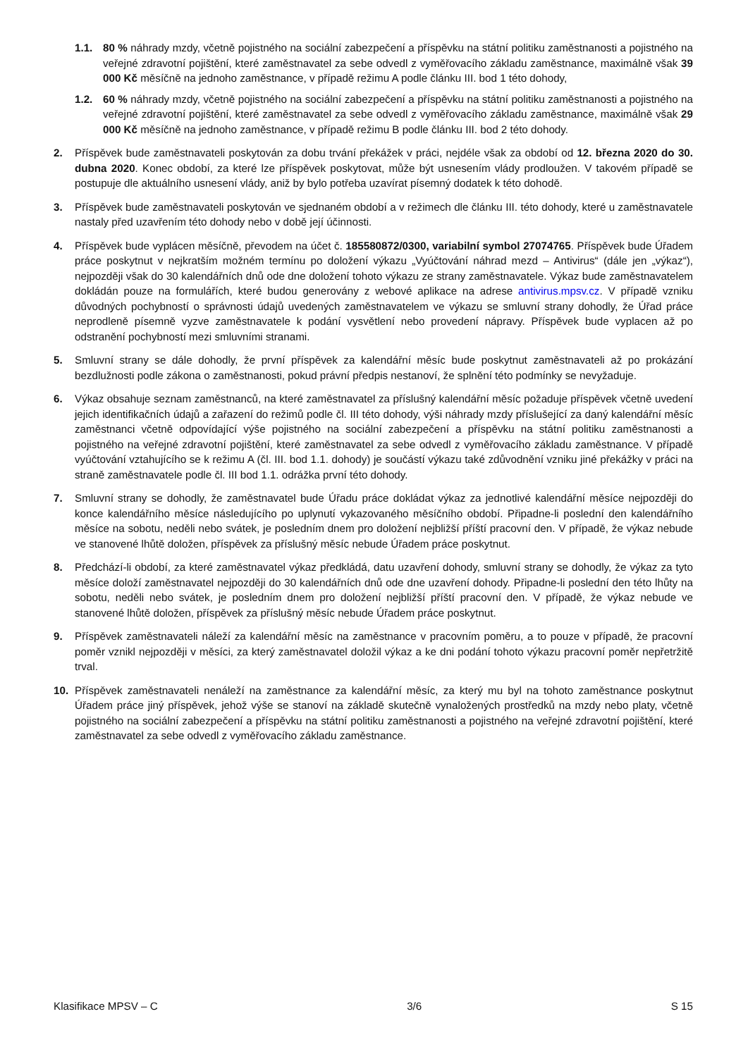1.1. 80 % náhrady mzdy, včetně pojistného na sociální zabezpečení a příspěvku na státní politiku zaměstnanosti a pojistného na veřejné zdravotní pojištění, které zaměstnavatel za sebe odvedl z vyměřovacího základu zaměstnance, maximálně však 39 000 Kč měsíčně na jednoho zaměstnance, v případě režimu A podle článku III. bod 1 této dohody,
1.2. 60 % náhrady mzdy, včetně pojistného na sociální zabezpečení a příspěvku na státní politiku zaměstnanosti a pojistného na veřejné zdravotní pojištění, které zaměstnavatel za sebe odvedl z vyměřovacího základu zaměstnance, maximálně však 29 000 Kč měsíčně na jednoho zaměstnance, v případě režimu B podle článku III. bod 2 této dohody.
2. Příspěvek bude zaměstnavateli poskytován za dobu trvání překážek v práci, nejdéle však za období od 12. března 2020 do 30. dubna 2020. Konec období, za které lze příspěvek poskytovat, může být usnesením vlády prodloužen. V takovém případě se postupuje dle aktuálního usnesení vlády, aniž by bylo potřeba uzavírat písemný dodatek k této dohodě.
3. Příspěvek bude zaměstnavateli poskytován ve sjednaném období a v režimech dle článku III. této dohody, které u zaměstnavatele nastaly před uzavřením této dohody nebo v době její účinnosti.
4. Příspěvek bude vyplácen měsíčně, převodem na účet č. 185580872/0300, variabilní symbol 27074765. Příspěvek bude Úřadem práce poskytnut v nejkratším možném termínu po doložení výkazu „Vyúčtování náhrad mezd – Antivirus“ (dále jen „výkaz“), nejpozději však do 30 kalendářních dnů ode dne doložení tohoto výkazu ze strany zaměstnavatele. Výkaz bude zaměstnavatelem dokládán pouze na formulářích, které budou generovány z webové aplikace na adrese antivirus.mpsv.cz. V případě vzniku důvodných pochybností o správnosti údajů uvedených zaměstnavatelem ve výkazu se smluvní strany dohodly, že Úřad práce neprodleně písemně vyzve zaměstnavatele k podání vysvětlení nebo provedení nápravy. Příspěvek bude vyplacen až po odstranění pochybností mezi smluvními stranami.
5. Smluvní strany se dále dohodly, že první příspěvek za kalendářní měsíc bude poskytnut zaměstnavateli až po prokázání bezdlužnosti podle zákona o zaměstnanosti, pokud právní předpis nestanoví, že splnění této podmínky se nevyžaduje.
6. Výkaz obsahuje seznam zaměstnanců, na které zaměstnavatel za příslušný kalendářní měsíc požaduje příspěvek včetně uvedení jejich identifikačních údajů a zařazení do režimů podle čl. III této dohody, výši náhrady mzdy příslušející za daný kalendářní měsíc zaměstnanci včetně odpovídající výše pojistného na sociální zabezpečení a příspěvku na státní politiku zaměstnanosti a pojistného na veřejné zdravotní pojištění, které zaměstnavatel za sebe odvedl z vyměřovacího základu zaměstnance. V případě vyúčtování vztahujícího se k režimu A (čl. III. bod 1.1. dohody) je součástí výkazu také zdůvodnění vzniku jiné překážky v práci na straně zaměstnavatele podle čl. III bod 1.1. odrážka první této dohody.
7. Smluvní strany se dohodly, že zaměstnavatel bude Úřadu práce dokládat výkaz za jednotlivé kalendářní měsíce nejpozději do konce kalendářního měsíce následujícího po uplynutí vykazovaného měsíčního období. Připadne-li poslední den kalendářního měsíce na sobotu, neděli nebo svátek, je posledním dnem pro doložení nejbližší příští pracovní den. V případě, že výkaz nebude ve stanovené lhůtě doložen, příspěvek za příslušný měsíc nebude Úřadem práce poskytnut.
8. Předchází-li období, za které zaměstnavatel výkaz předkládá, datu uzavření dohody, smluvní strany se dohodly, že výkaz za tyto měsíce doloží zaměstnavatel nejpozději do 30 kalendářních dnů ode dne uzavření dohody. Připadne-li poslední den této lhůty na sobotu, neděli nebo svátek, je posledním dnem pro doložení nejbližší příští pracovní den. V případě, že výkaz nebude ve stanovené lhůtě doložen, příspěvek za příslušný měsíc nebude Úřadem práce poskytnut.
9. Příspěvek zaměstnavateli náleží za kalendářní měsíc na zaměstnance v pracovním poměru, a to pouze v případě, že pracovní poměr vznikl nejpozději v měsíci, za který zaměstnavatel doložil výkaz a ke dni podání tohoto výkazu pracovní poměr nepřetržitě trval.
10. Příspěvek zaměstnavateli nenáleží na zaměstnance za kalendářní měsíc, za který mu byl na tohoto zaměstnance poskytnut Úřadem práce jiný příspěvek, jehož výše se stanoví na základě skutečně vynaložených prostředků na mzdy nebo platy, včetně pojistného na sociální zabezpečení a příspěvku na státní politiku zaměstnanosti a pojistného na veřejné zdravotní pojištění, které zaměstnavatel za sebe odvedl z vyměřovacího základu zaměstnance.
Klasifikace MPSV – C 3/6 S 15